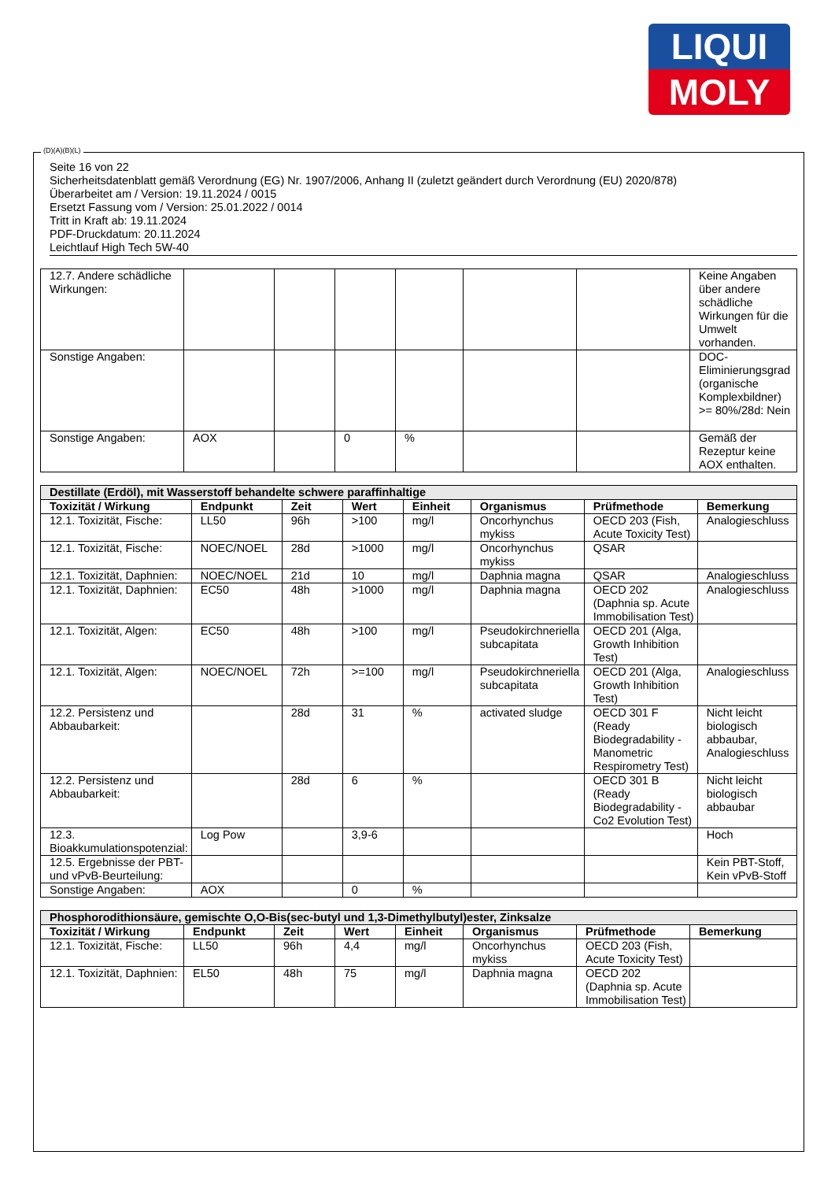LIQUI
MOLY
Seite 16 von 22
Sicherheitsdatenblatt gemäß Verordnung (EG) Nr. 1907/2006, Anhang II (zuletzt geändert durch Verordnung (EU) 2020/878)
Überarbeitet am / Version: 19.11.2024 / 0015
Ersetzt Fassung vom / Version: 25.01.2022 / 0014
Tritt in Kraft ab: 19.11.2024
PDF-Druckdatum: 20.11.2024
Leichtlauf High Tech 5W-40
| 12.7. Andere schädliche Wirkungen: | | | | | | | Keine Angaben über andere schädliche Wirkungen für die Umwelt vorhanden. |
| Sonstige Angaben: | | | | | | | DOC-Eliminierungsgrad (organische Komplexbildner) >= 80%/28d: Nein |
| Sonstige Angaben: | AOX | | 0 | % | | | Gemäß der Rezeptur keine AOX enthalten. |
| Destillate (Erdöl), mit Wasserstoff behandelte schwere paraffinhaltige | | | | | | | |
| Toxizität / Wirkung | Endpunkt | Zeit | Wert | Einheit | Organismus | Prüfmethode | Bemerkung |
| 12.1. Toxizität, Fische: | LL50 | 96h | >100 | mg/l | Oncorhynchus mykiss | OECD 203 (Fish, Acute Toxicity Test) | Analogieschluss |
| 12.1. Toxizität, Fische: | NOEC/NOEL | 28d | >1000 | mg/l | Oncorhynchus mykiss | QSAR | |
| 12.1. Toxizität, Daphnien: | NOEC/NOEL | 21d | 10 | mg/l | Daphnia magna | QSAR | Analogieschluss |
| 12.1. Toxizität, Daphnien: | EC50 | 48h | >1000 | mg/l | Daphnia magna | OECD 202 (Daphnia sp. Acute Immobilisation Test) | Analogieschluss |
| 12.1. Toxizität, Algen: | EC50 | 48h | >100 | mg/l | Pseudokirchneriella subcapitata | OECD 201 (Alga, Growth Inhibition Test) | |
| 12.1. Toxizität, Algen: | NOEC/NOEL | 72h | >=100 | mg/l | Pseudokirchneriella subcapitata | OECD 201 (Alga, Growth Inhibition Test) | Analogieschluss |
| 12.2. Persistenz und Abbaubarkeit: | | 28d | 31 | % | activated sludge | OECD 301 F (Ready Biodegradability - Manometric Respirometry Test) | Nicht leicht biologisch abbaubar, Analogieschluss |
| 12.2. Persistenz und Abbaubarkeit: | | 28d | 6 | % | | OECD 301 B (Ready Biodegradability - Co2 Evolution Test) | Nicht leicht biologisch abbaubar |
| 12.3. Bioakkumulationspotenzial: | Log Pow | | 3,9-6 | | | | Hoch |
| 12.5. Ergebnisse der PBT- und vPvB-Beurteilung: | | | | | | | Kein PBT-Stoff, Kein vPvB-Stoff |
| Sonstige Angaben: | AOX | | 0 | % | | | |
| Phosphorodithionsäure, gemischte O,O-Bis(sec-butyl und 1,3-Dimethylbutyl)ester, Zinksalze | | | | | | | |
| Toxizität / Wirkung | Endpunkt | Zeit | Wert | Einheit | Organismus | Prüfmethode | Bemerkung |
| 12.1. Toxizität, Fische: | LL50 | 96h | 4,4 | mg/l | Oncorhynchus mykiss | OECD 203 (Fish, Acute Toxicity Test) | |
| 12.1. Toxizität, Daphnien: | EL50 | 48h | 75 | mg/l | Daphnia magna | OECD 202 (Daphnia sp. Acute Immobilisation Test) | |
(D)(A)(B)(L)